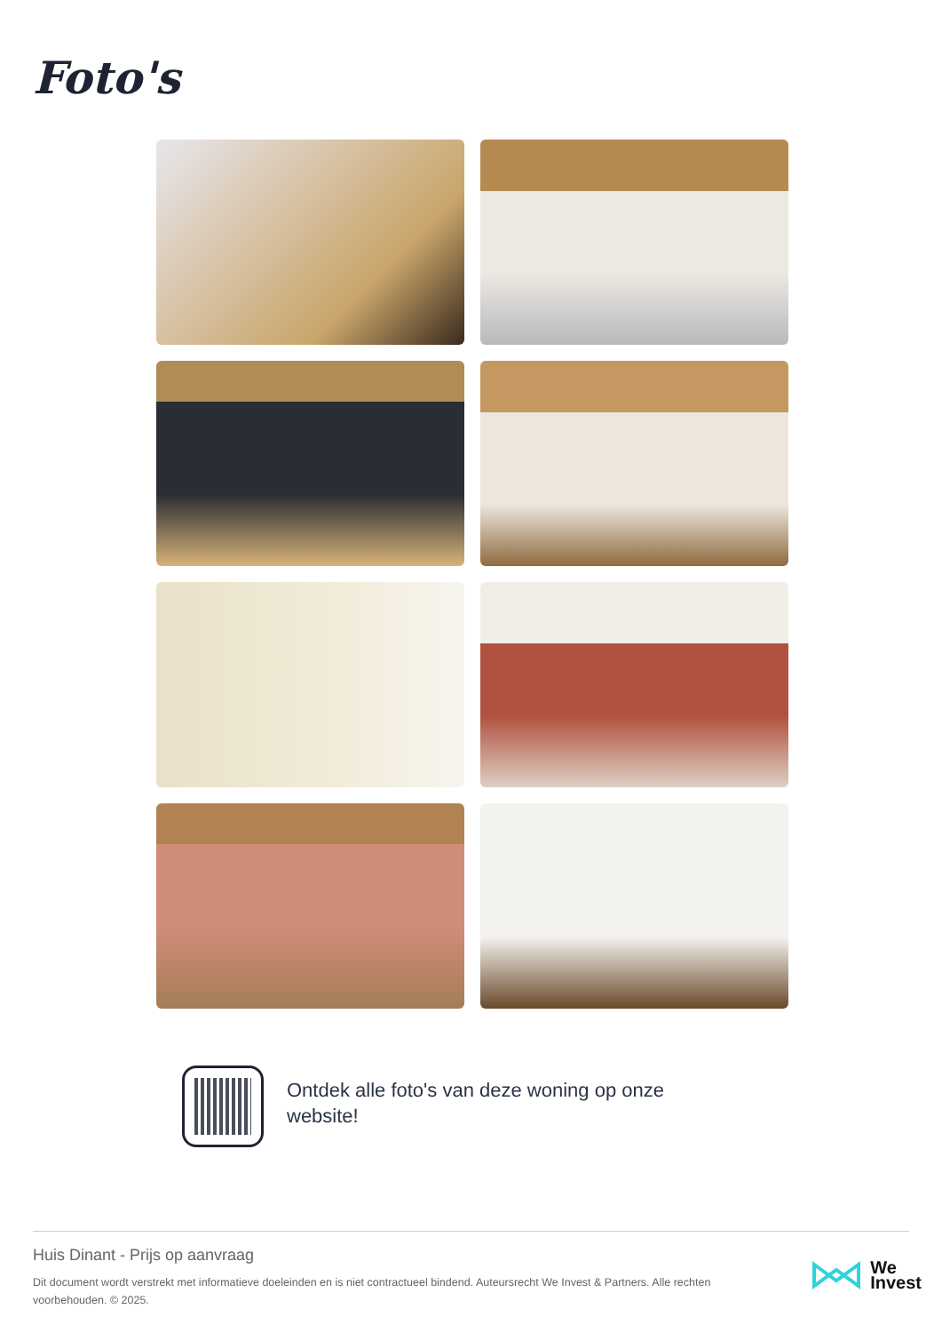Foto's
Ontdek alle foto's van deze woning op onze website!
Huis Dinant - Prijs op aanvraag
Dit document wordt verstrekt met informatieve doeleinden en is niet contractueel bindend. Auteursrecht We Invest & Partners. Alle rechten voorbehouden. © 2025.
We
Invest